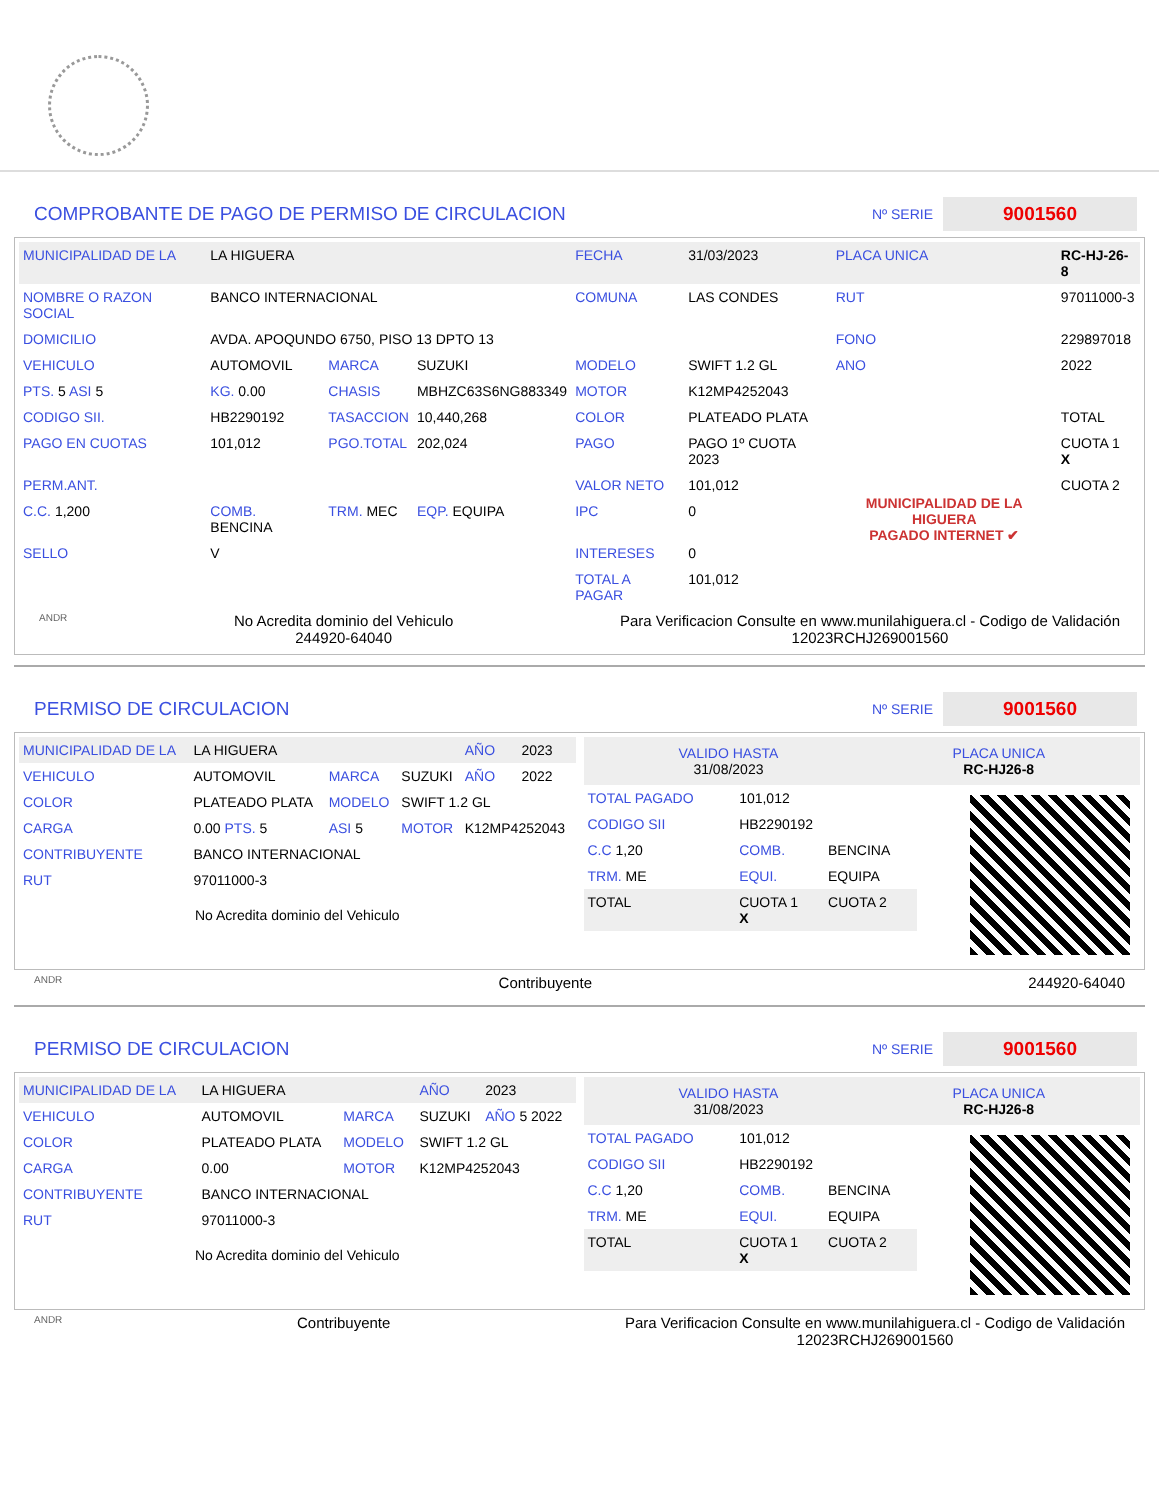COMPROBANTE DE PAGO DE PERMISO DE CIRCULACION
Nº SERIE 9001560
| MUNICIPALIDAD DE LA | LA HIGUERA | | | FECHA | 31/03/2023 | PLACA UNICA | RC-HJ-26-8 |
| NOMBRE O RAZON SOCIAL | BANCO INTERNACIONAL | | | COMUNA | LAS CONDES | RUT | 97011000-3 |
| DOMICILIO | AVDA. APOQUNDO 6750, PISO 13 DPTO 13 | | | | | FONO | 229897018 |
| VEHICULO | AUTOMOVIL | MARCA | SUZUKI | MODELO | SWIFT 1.2 GL | ANO | 2022 |
| PTS. 5 ASI 5 | KG. 0.00 | CHASIS | MBHZC63S6NG883349 | MOTOR | K12MP4252043 | | |
| CODIGO SII. | HB2290192 | TASACCION | 10,440,268 | COLOR | PLATEADO PLATA | | TOTAL |
| PAGO EN CUOTAS | 101,012 | PGO.TOTAL | 202,024 | PAGO | PAGO 1º CUOTA 2023 | MUNICIPALIDAD DE LA HIGUERA PAGADO INTERNET ✔ | CUOTA 1 X |
| PERM.ANT. | | | | VALOR NETO | 101,012 | | CUOTA 2 |
| C.C. 1,200 | COMB. BENCINA | TRM. MEC | EQP. EQUIPA | IPC | 0 | | |
| SELLO | V | | | INTERESES | 0 | | |
| | | | | TOTAL A PAGAR | 101,012 | | |
ANDR No Acredita dominio del Vehiculo
244920-64040 Para Verificacion Consulte en www.munilahiguera.cl - Codigo de Validación
12023RCHJ269001560
PERMISO DE CIRCULACION
Nº SERIE 9001560
| MUNICIPALIDAD DE LA | LA HIGUERA | | | AÑO | 2023 |
| VEHICULO | AUTOMOVIL | MARCA | SUZUKI | AÑO | 2022 |
| COLOR | PLATEADO PLATA | MODELO | SWIFT 1.2 GL | | |
| CARGA | 0.00 PTS. 5 | ASI 5 | MOTOR | K12MP4252043 | |
| CONTRIBUYENTE | BANCO INTERNACIONAL | | | | |
| RUT | 97011000-3 | | | | |
No Acredita dominio del Vehiculo
VALIDO HASTA
31/08/2023 PLACA UNICA
RC-HJ26-8
| TOTAL PAGADO | 101,012 | |
| CODIGO SII | HB2290192 | |
| C.C 1,20 | COMB. | BENCINA |
| TRM. ME | EQUI. | EQUIPA |
| TOTAL | CUOTA 1 X | CUOTA 2 |
ANDR Contribuyente 244920-64040
PERMISO DE CIRCULACION
Nº SERIE 9001560
| MUNICIPALIDAD DE LA | LA HIGUERA | | AÑO | 2023 |
| VEHICULO | AUTOMOVIL | MARCA | SUZUKI | AÑO 5 2022 |
| COLOR | PLATEADO PLATA | MODELO | SWIFT 1.2 GL | |
| CARGA | 0.00 | MOTOR | K12MP4252043 | |
| CONTRIBUYENTE | BANCO INTERNACIONAL | | | |
| RUT | 97011000-3 | | | |
No Acredita dominio del Vehiculo
VALIDO HASTA
31/08/2023 PLACA UNICA
RC-HJ26-8
| TOTAL PAGADO | 101,012 | |
| CODIGO SII | HB2290192 | |
| C.C 1,20 | COMB. | BENCINA |
| TRM. ME | EQUI. | EQUIPA |
| TOTAL | CUOTA 1 X | CUOTA 2 |
ANDR Contribuyente Para Verificacion Consulte en www.munilahiguera.cl - Codigo de Validación
12023RCHJ269001560